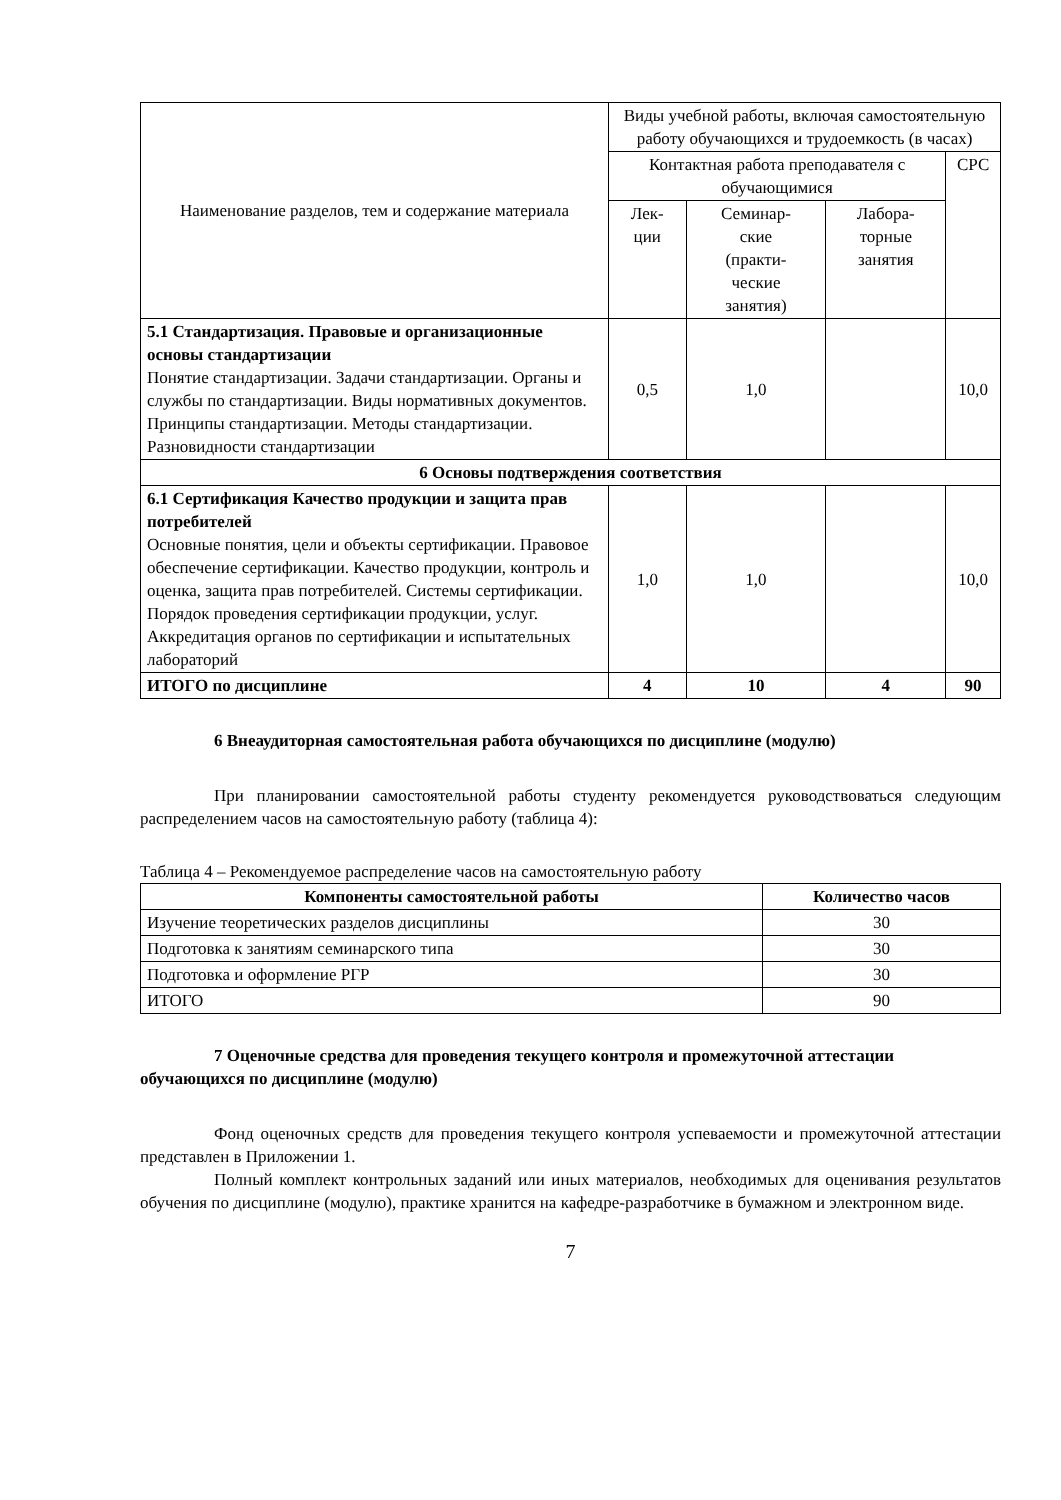| Наименование разделов, тем и содержание материала | Виды учебной работы, включая самостоятельную работу обучающихся и трудоемкость (в часах) | | | |
| | Контактная работа преподавателя с обучающимися | | | СРС |
| | Лек- ции | Семинар- ские (практи- ческие занятия) | Лабора- торные занятия | |
| 5.1 Стандартизация. Правовые и организационные основы стандартизации Понятие стандартизации. Задачи стандартизации. Органы и службы по стандартизации. Виды нормативных документов. Принципы стандартизации. Методы стандартизации. Разновидности стандартизации | 0,5 | 1,0 | | 10,0 |
| 6 Основы подтверждения соответствия | | | | |
| 6.1 Сертификация Качество продукции и защита прав потребителей Основные понятия, цели и объекты сертификации. Правовое обеспечение сертификации. Качество продукции, контроль и оценка, защита прав потребителей. Системы сертификации. Порядок проведения сертификации продукции, услуг. Аккредитация органов по сертификации и испытательных лабораторий | 1,0 | 1,0 | | 10,0 |
| ИТОГО по дисциплине | 4 | 10 | 4 | 90 |
6 Внеаудиторная самостоятельная работа обучающихся по дисциплине (модулю)
При планировании самостоятельной работы студенту рекомендуется руководствоваться следующим распределением часов на самостоятельную работу (таблица 4):
Таблица 4 – Рекомендуемое распределение часов на самостоятельную работу
| Компоненты самостоятельной работы | Количество часов |
| --- | --- |
| Изучение теоретических разделов дисциплины | 30 |
| Подготовка к занятиям семинарского типа | 30 |
| Подготовка и оформление РГР | 30 |
| ИТОГО | 90 |
7 Оценочные средства для проведения текущего контроля и промежуточной аттестации обучающихся по дисциплине (модулю)
Фонд оценочных средств для проведения текущего контроля успеваемости и промежуточной аттестации представлен в Приложении 1.
Полный комплект контрольных заданий или иных материалов, необходимых для оценивания результатов обучения по дисциплине (модулю), практике хранится на кафедре-разработчике в бумажном и электронном виде.
7